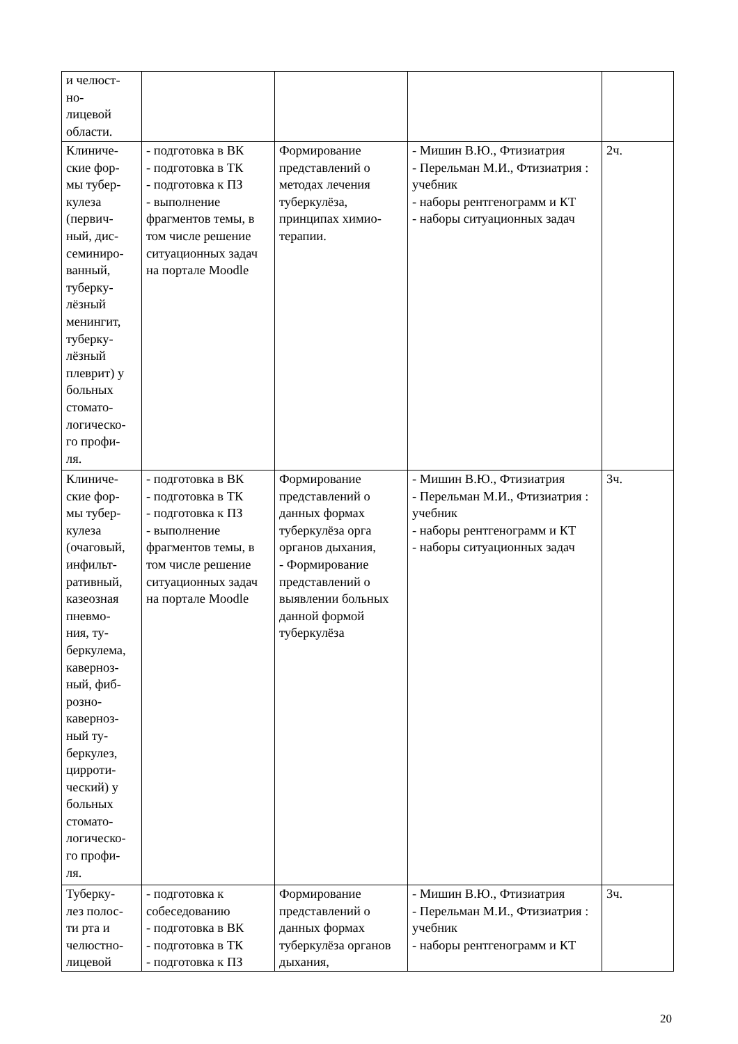| и челюст- но- лицевой области. | | | | |
| Клиниче- ские фор- мы тубер- кулеза (первич- ный, дис- семиниро- ванный, туберку- лёзный менингит, туберку- лёзный плеврит) у больных стомато- логическо- го профи- ля. | - подготовка в ВК - подготовка в ТК - подготовка к ПЗ - выполнение фрагментов темы, в том числе решение ситуационных задач на портале Moodle | Формирование представлений о методах лечения туберкулёза, принципах химио-терапии. | - Мишин В.Ю., Фтизиатрия - Перельман М.И., Фтизиатрия : учебник - наборы рентгенограмм и КТ - наборы ситуационных задач | 2ч. |
| Клиниче- ские фор- мы тубер- кулеза (очаговый, инфильт- ративный, казеозная пневмо- ния, ту- беркулема, каверноз- ный, фиб- розно- каверноз- ный ту- беркулез, цирроти- ческий) у больных стомато- логическо- го профи- ля. | - подготовка в ВК - подготовка в ТК - подготовка к ПЗ - выполнение фрагментов темы, в том числе решение ситуационных задач на портале Moodle | Формирование представлений о данных формах туберкулёза орга органов дыхания, - Формирование представлений о выявлении больных данной формой туберкулёза | - Мишин В.Ю., Фтизиатрия - Перельман М.И., Фтизиатрия : учебник - наборы рентгенограмм и КТ - наборы ситуационных задач | 3ч. |
| Туберку- лез полос- ти рта и челюстно- лицевой | - подготовка к собеседованию - подготовка в ВК - подготовка в ТК - подготовка к ПЗ | Формирование представлений о данных формах туберкулёза органов дыхания, | - Мишин В.Ю., Фтизиатрия - Перельман М.И., Фтизиатрия : учебник - наборы рентгенограмм и КТ | 3ч. |
20